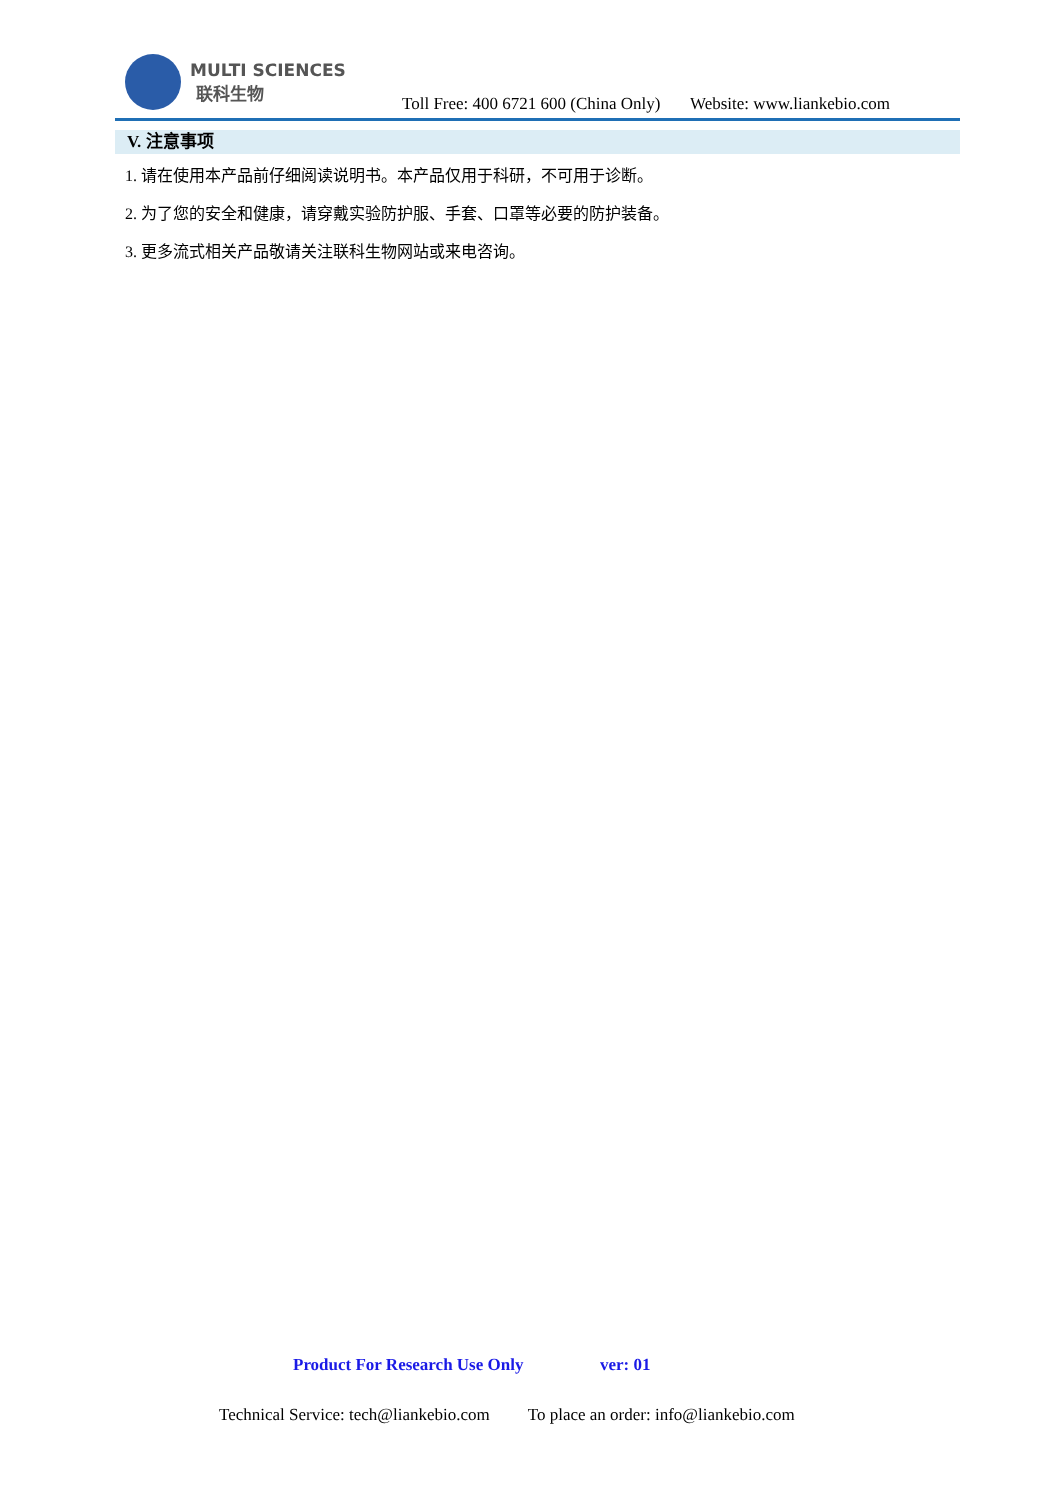MULTI SCIENCES
联科生物
Toll Free: 400 6721 600 (China Only) Website: www.liankebio.com
V. 注意事项
1. 请在使用本产品前仔细阅读说明书。本产品仅用于科研，不可用于诊断。
2. 为了您的安全和健康，请穿戴实验防护服、手套、口罩等必要的防护装备。
3. 更多流式相关产品敬请关注联科生物网站或来电咨询。
Product For Research Use Only ver: 01
Technical Service: tech@liankebio.com To place an order: info@liankebio.com